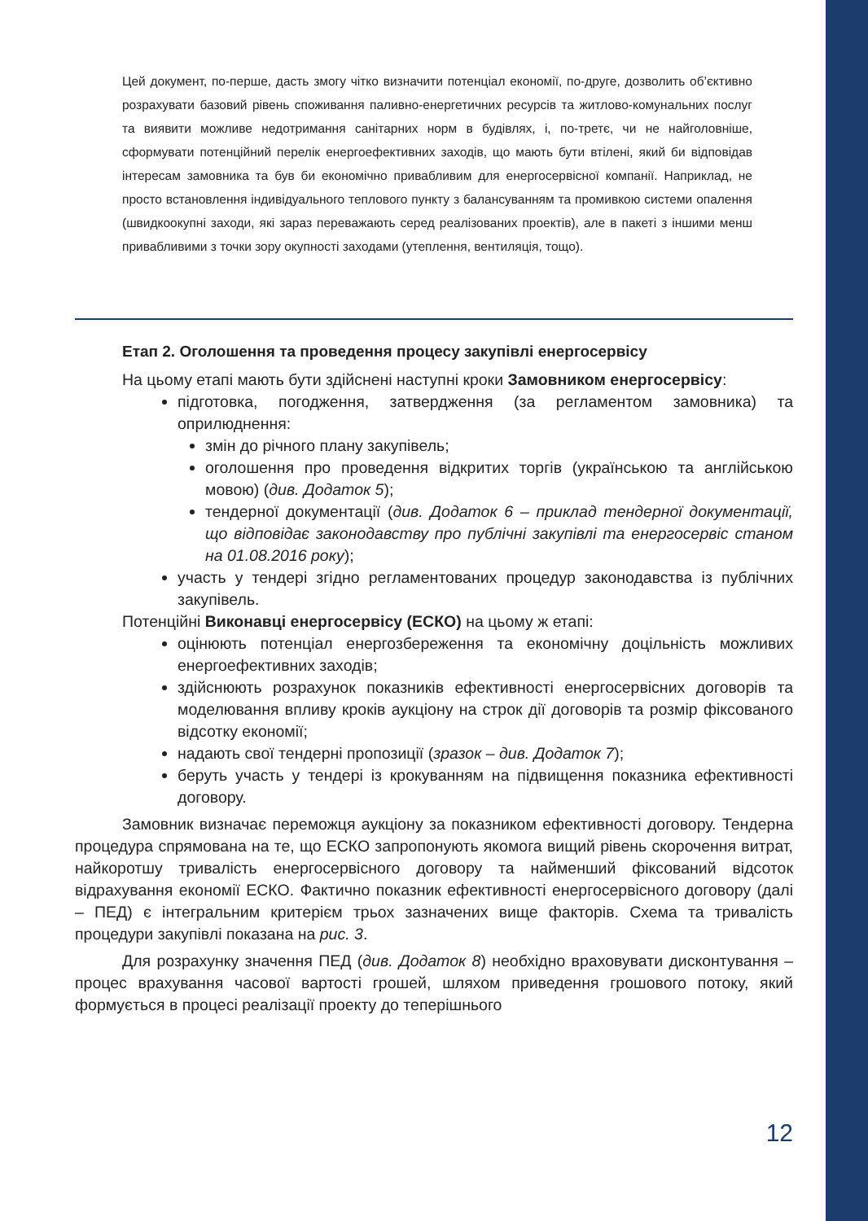Цей документ, по-перше, дасть змогу чітко визначити потенціал економії, по-друге, дозволить об’єктивно розрахувати базовий рівень споживання паливно-енергетичних ресурсів та житлово-комунальних послуг та виявити можливе недотримання санітарних норм в будівлях, і, по-третє, чи не найголовніше, сформувати потенційний перелік енергоефективних заходів, що мають бути втілені, який би відповідав інтересам замовника та був би економічно привабливим для енергосервісної компанії. Наприклад, не просто встановлення індивідуального теплового пункту з балансуванням та промивкою системи опалення (швидкоокупні заходи, які зараз переважають серед реалізованих проектів), але в пакеті з іншими менш привабливими з точки зору окупності заходами (утеплення, вентиляція, тощо).
Етап 2. Оголошення та проведення процесу закупівлі енергосервісу
На цьому етапі мають бути здійснені наступні кроки Замовником енергосервісу:
підготовка, погодження, затвердження (за регламентом замовника) та оприлюднення:
змін до річного плану закупівель;
оголошення про проведення відкритих торгів (українською та англійською мовою) (див. Додаток 5);
тендерної документації (див. Додаток 6 – приклад тендерної документації, що відповідає законодавству про публічні закупівлі та енергосервіс станом на 01.08.2016 року);
участь у тендері згідно регламентованих процедур законодавства із публічних закупівель.
Потенційні Виконавці енергосервісу (ЕСКО) на цьому ж етапі:
оцінюють потенціал енергозбереження та економічну доцільність можливих енергоефективних заходів;
здійснюють розрахунок показників ефективності енергосервісних договорів та моделювання впливу кроків аукціону на строк дії договорів та розмір фіксованого відсотку економії;
надають свої тендерні пропозиції (зразок – див. Додаток 7);
беруть участь у тендері із крокуванням на підвищення показника ефективності договору.
Замовник визначає переможця аукціону за показником ефективності договору. Тендерна процедура спрямована на те, що ЕСКО запропонують якомога вищий рівень скорочення витрат, найкоротшу тривалість енергосервісного договору та найменший фіксований відсоток відрахування економії ЕСКО. Фактично показник ефективності енергосервісного договору (далі – ПЕД) є інтегральним критерієм трьох зазначених вище факторів. Схема та тривалість процедури закупівлі показана на рис. 3.
Для розрахунку значення ПЕД (див. Додаток 8) необхідно враховувати дисконтування – процес врахування часової вартості грошей, шляхом приведення грошового потоку, який формується в процесі реалізації проекту до теперішнього
12